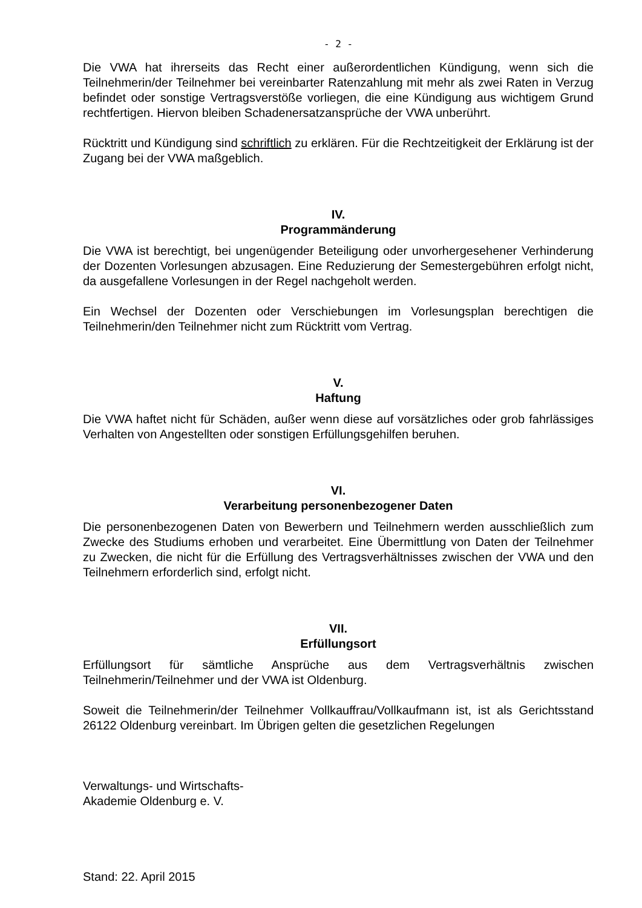- 2 -
Die VWA hat ihrerseits das Recht einer außerordentlichen Kündigung, wenn sich die Teilnehmerin/der Teilnehmer bei vereinbarter Ratenzahlung mit mehr als zwei Raten in Verzug befindet oder sonstige Vertragsverstöße vorliegen, die eine Kündigung aus wichtigem Grund rechtfertigen. Hiervon bleiben Schadenersatzansprüche der VWA unberührt.
Rücktritt und Kündigung sind schriftlich zu erklären. Für die Rechtzeitigkeit der Erklärung ist der Zugang bei der VWA maßgeblich.
IV.
Programmänderung
Die VWA ist berechtigt, bei ungenügender Beteiligung oder unvorhergesehener Verhinderung der Dozenten Vorlesungen abzusagen. Eine Reduzierung der Semestergebühren erfolgt nicht, da ausgefallene Vorlesungen in der Regel nachgeholt werden.
Ein Wechsel der Dozenten oder Verschiebungen im Vorlesungsplan berechtigen die Teilnehmerin/den Teilnehmer nicht zum Rücktritt vom Vertrag.
V.
Haftung
Die VWA haftet nicht für Schäden, außer wenn diese auf vorsätzliches oder grob fahrlässiges Verhalten von Angestellten oder sonstigen Erfüllungsgehilfen beruhen.
VI.
Verarbeitung personenbezogener Daten
Die personenbezogenen Daten von Bewerbern und Teilnehmern werden ausschließlich zum Zwecke des Studiums erhoben und verarbeitet. Eine Übermittlung von Daten der Teilnehmer zu Zwecken, die nicht für die Erfüllung des Vertragsverhältnisses zwischen der VWA und den Teilnehmern erforderlich sind, erfolgt nicht.
VII.
Erfüllungsort
Erfüllungsort für sämtliche Ansprüche aus dem Vertragsverhältnis zwischen Teilnehmerin/Teilnehmer und der VWA ist Oldenburg.
Soweit die Teilnehmerin/der Teilnehmer Vollkauffrau/Vollkaufmann ist, ist als Gerichtsstand 26122 Oldenburg vereinbart. Im Übrigen gelten die gesetzlichen Regelungen
Verwaltungs- und Wirtschafts-
Akademie Oldenburg e. V.
Stand: 22. April 2015